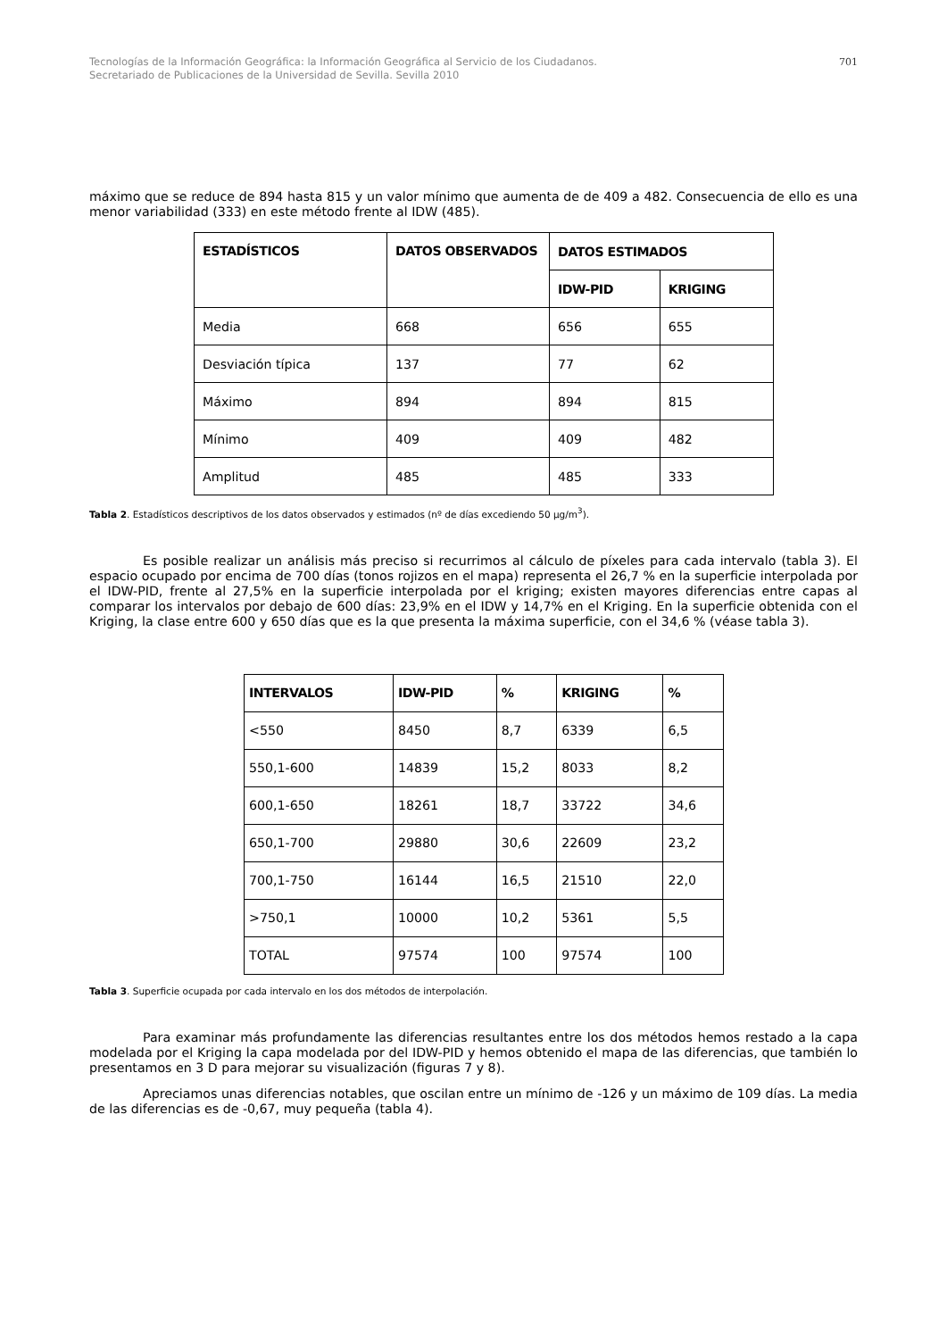Tecnologías de la Información Geográfica: la Información Geográfica al Servicio de los Ciudadanos.
Secretariado de Publicaciones de la Universidad de Sevilla. Sevilla 2010
701
máximo que se reduce de 894 hasta 815 y un valor mínimo que aumenta de de 409 a 482. Consecuencia de ello es una menor variabilidad (333) en este método frente al IDW (485).
| ESTADÍSTICOS | DATOS OBSERVADOS | DATOS ESTIMADOS | |
| --- | --- | --- | --- |
| | | IDW-PID | KRIGING |
| Media | 668 | 656 | 655 |
| Desviación típica | 137 | 77 | 62 |
| Máximo | 894 | 894 | 815 |
| Mínimo | 409 | 409 | 482 |
| Amplitud | 485 | 485 | 333 |
Tabla 2. Estadísticos descriptivos de los datos observados y estimados (nº de días excediendo 50 µg/m<sup>3</sup>).
Es posible realizar un análisis más preciso si recurrimos al cálculo de píxeles para cada intervalo (tabla 3). El espacio ocupado por encima de 700 días (tonos rojizos en el mapa) representa el 26,7 % en la superficie interpolada por el IDW-PID, frente al 27,5% en la superficie interpolada por el kriging; existen mayores diferencias entre capas al comparar los intervalos por debajo de 600 días: 23,9% en el IDW y 14,7% en el Kriging. En la superficie obtenida con el Kriging, la clase entre 600 y 650 días que es la que presenta la máxima superficie, con el 34,6 % (véase tabla 3).
| INTERVALOS | IDW-PID | % | KRIGING | % |
| --- | --- | --- | --- | --- |
| <550 | 8450 | 8,7 | 6339 | 6,5 |
| 550,1-600 | 14839 | 15,2 | 8033 | 8,2 |
| 600,1-650 | 18261 | 18,7 | 33722 | 34,6 |
| 650,1-700 | 29880 | 30,6 | 22609 | 23,2 |
| 700,1-750 | 16144 | 16,5 | 21510 | 22,0 |
| >750,1 | 10000 | 10,2 | 5361 | 5,5 |
| TOTAL | 97574 | 100 | 97574 | 100 |
Tabla 3. Superficie ocupada por cada intervalo en los dos métodos de interpolación.
Para examinar más profundamente las diferencias resultantes entre los dos métodos hemos restado a la capa modelada por el Kriging la capa modelada por del IDW-PID y hemos obtenido el mapa de las diferencias, que también lo presentamos en 3 D para mejorar su visualización (figuras 7 y 8).
Apreciamos unas diferencias notables, que oscilan entre un mínimo de -126 y un máximo de 109 días. La media de las diferencias es de -0,67, muy pequeña (tabla 4).